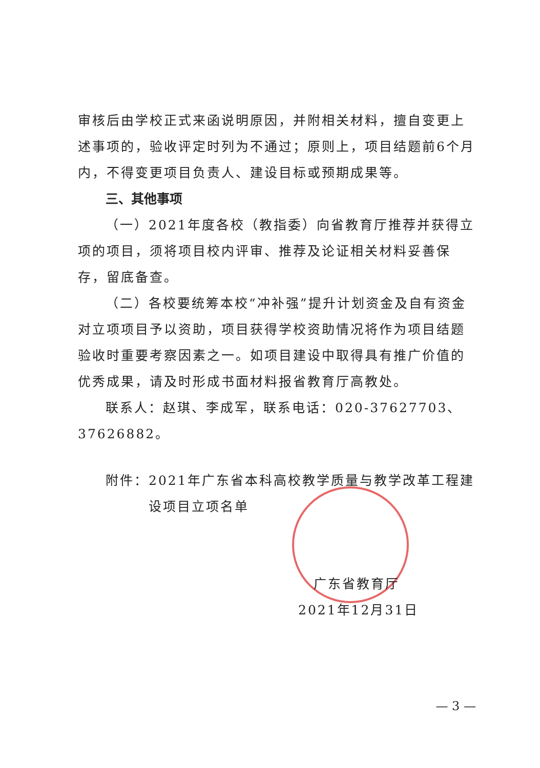审核后由学校正式来函说明原因，并附相关材料，擅自变更上述事项的，验收评定时列为不通过；原则上，项目结题前6个月内，不得变更项目负责人、建设目标或预期成果等。
三、其他事项
（一）2021年度各校（教指委）向省教育厅推荐并获得立项的项目，须将项目校内评审、推荐及论证相关材料妥善保存，留底备查。
（二）各校要统筹本校“冲补强”提升计划资金及自有资金对立项项目予以资助，项目获得学校资助情况将作为项目结题验收时重要考察因素之一。如项目建设中取得具有推广价值的优秀成果，请及时形成书面材料报省教育厅高教处。
联系人：赵琪、李成军，联系电话：020-37627703、37626882。
附件：2021年广东省本科高校教学质量与教学改革工程建
设项目立项名单
广东省教育厅
2021年12月31日
— 3 —